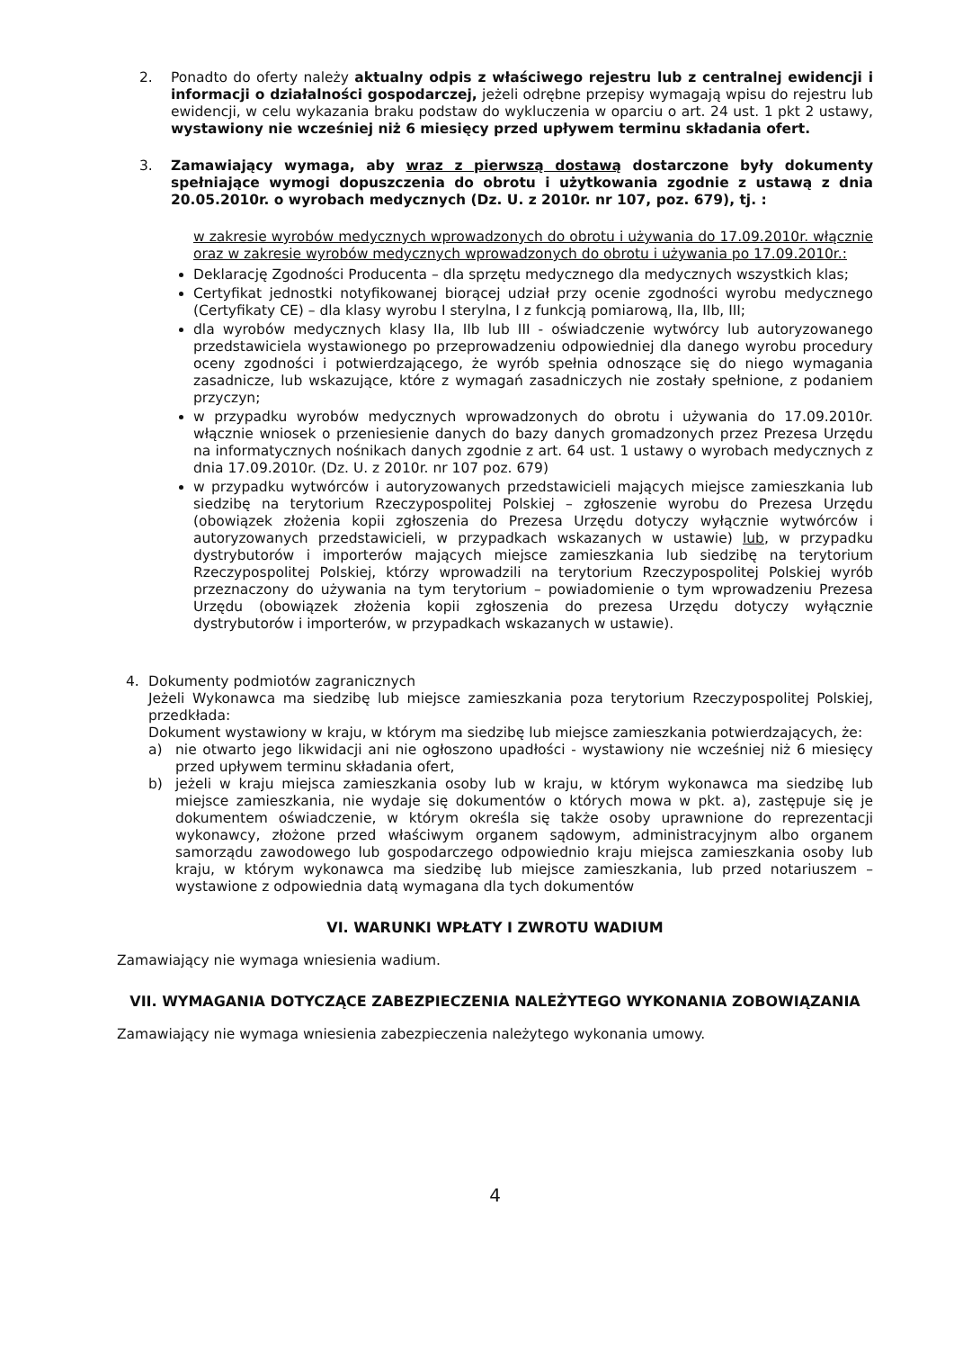2. Ponadto do oferty należy aktualny odpis z właściwego rejestru lub z centralnej ewidencji i informacji o działalności gospodarczej, jeżeli odrębne przepisy wymagają wpisu do rejestru lub ewidencji, w celu wykazania braku podstaw do wykluczenia w oparciu o art. 24 ust. 1 pkt 2 ustawy, wystawiony nie wcześniej niż 6 miesięcy przed upływem terminu składania ofert.
3. Zamawiający wymaga, aby wraz z pierwszą dostawą dostarczone były dokumenty spełniające wymogi dopuszczenia do obrotu i użytkowania zgodnie z ustawą z dnia 20.05.2010r. o wyrobach medycznych (Dz. U. z 2010r. nr 107, poz. 679), tj. :
w zakresie wyrobów medycznych wprowadzonych do obrotu i używania do 17.09.2010r. włącznie oraz w zakresie wyrobów medycznych wprowadzonych do obrotu i używania po 17.09.2010r.:
Deklarację Zgodności Producenta – dla sprzętu medycznego dla medycznych wszystkich klas;
Certyfikat jednostki notyfikowanej biorącej udział przy ocenie zgodności wyrobu medycznego (Certyfikaty CE) – dla klasy wyrobu I sterylna, I z funkcją pomiarową, IIa, IIb, III;
dla wyrobów medycznych klasy IIa, IIb lub III - oświadczenie wytwórcy lub autoryzowanego przedstawiciela wystawionego po przeprowadzeniu odpowiedniej dla danego wyrobu procedury oceny zgodności i potwierdzającego, że wyrób spełnia odnoszące się do niego wymagania zasadnicze, lub wskazujące, które z wymagań zasadniczych nie zostały spełnione, z podaniem przyczyn;
w przypadku wyrobów medycznych wprowadzonych do obrotu i używania do 17.09.2010r. włącznie wniosek o przeniesienie danych do bazy danych gromadzonych przez Prezesa Urzędu na informatycznych nośnikach danych zgodnie z art. 64 ust. 1 ustawy o wyrobach medycznych z dnia 17.09.2010r. (Dz. U. z 2010r. nr 107 poz. 679)
w przypadku wytwórców i autoryzowanych przedstawicieli mających miejsce zamieszkania lub siedzibę na terytorium Rzeczypospolitej Polskiej – zgłoszenie wyrobu do Prezesa Urzędu (obowiązek złożenia kopii zgłoszenia do Prezesa Urzędu dotyczy wyłącznie wytwórców i autoryzowanych przedstawicieli, w przypadkach wskazanych w ustawie) lub, w przypadku dystrybutorów i importerów mających miejsce zamieszkania lub siedzibę na terytorium Rzeczypospolitej Polskiej, którzy wprowadzili na terytorium Rzeczypospolitej Polskiej wyrób przeznaczony do używania na tym terytorium – powiadomienie o tym wprowadzeniu Prezesa Urzędu (obowiązek złożenia kopii zgłoszenia do prezesa Urzędu dotyczy wyłącznie dystrybutorów i importerów, w przypadkach wskazanych w ustawie).
4. Dokumenty podmiotów zagranicznych
Jeżeli Wykonawca ma siedzibę lub miejsce zamieszkania poza terytorium Rzeczypospolitej Polskiej, przedkłada:
Dokument wystawiony w kraju, w którym ma siedzibę lub miejsce zamieszkania potwierdzających, że:
a) nie otwarto jego likwidacji ani nie ogłoszono upadłości - wystawiony nie wcześniej niż 6 miesięcy przed upływem terminu składania ofert,
b) jeżeli w kraju miejsca zamieszkania osoby lub w kraju, w którym wykonawca ma siedzibę lub miejsce zamieszkania, nie wydaje się dokumentów o których mowa w pkt. a), zastępuje się je dokumentem oświadczenie, w którym określa się także osoby uprawnione do reprezentacji wykonawcy, złożone przed właściwym organem sądowym, administracyjnym albo organem samorządu zawodowego lub gospodarczego odpowiednio kraju miejsca zamieszkania osoby lub kraju, w którym wykonawca ma siedzibę lub miejsce zamieszkania, lub przed notariuszem – wystawione z odpowiednia datą wymagana dla tych dokumentów
VI. WARUNKI WPŁATY I ZWROTU WADIUM
Zamawiający nie wymaga wniesienia wadium.
VII. WYMAGANIA DOTYCZĄCE ZABEZPIECZENIA NALEŻYTEGO WYKONANIA ZOBOWIĄZANIA
Zamawiający nie wymaga wniesienia zabezpieczenia należytego wykonania umowy.
4